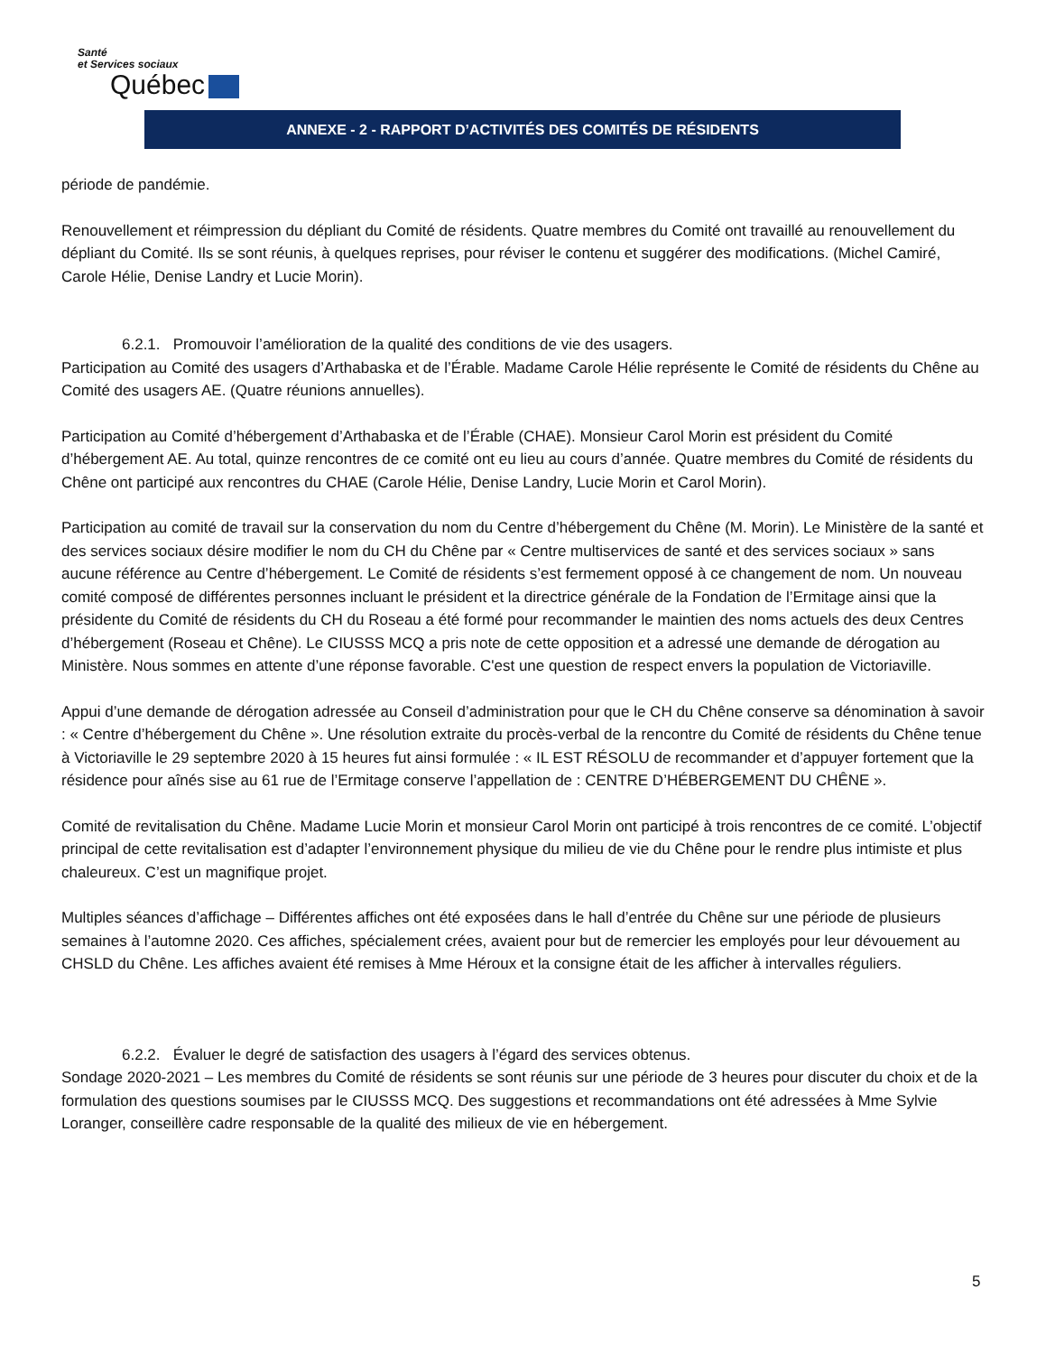Santé
et Services sociaux
Québec
ANNEXE - 2 - RAPPORT D’ACTIVITÉS DES COMITÉS DE RÉSIDENTS
période de pandémie.
Renouvellement et réimpression du dépliant du Comité de résidents. Quatre membres du Comité ont travaillé au renouvellement du dépliant du Comité. Ils se sont réunis, à quelques reprises, pour réviser le contenu et suggérer des modifications. (Michel Camiré, Carole Hélie, Denise Landry et Lucie Morin).
6.2.1. Promouvoir l’amélioration de la qualité des conditions de vie des usagers.
Participation au Comité des usagers d’Arthabaska et de l’Érable. Madame Carole Hélie représente le Comité de résidents du Chêne au Comité des usagers AE. (Quatre réunions annuelles).
Participation au Comité d’hébergement d’Arthabaska et de l’Érable (CHAE). Monsieur Carol Morin est président du Comité d’hébergement AE. Au total, quinze rencontres de ce comité ont eu lieu au cours d’année. Quatre membres du Comité de résidents du Chêne ont participé aux rencontres du CHAE (Carole Hélie, Denise Landry, Lucie Morin et Carol Morin).
Participation au comité de travail sur la conservation du nom du Centre d’hébergement du Chêne (M. Morin). Le Ministère de la santé et des services sociaux désire modifier le nom du CH du Chêne par « Centre multiservices de santé et des services sociaux » sans aucune référence au Centre d’hébergement. Le Comité de résidents s’est fermement opposé à ce changement de nom. Un nouveau comité composé de différentes personnes incluant le président et la directrice générale de la Fondation de l’Ermitage ainsi que la présidente du Comité de résidents du CH du Roseau a été formé pour recommander le maintien des noms actuels des deux Centres d’hébergement (Roseau et Chêne). Le CIUSSS MCQ a pris note de cette opposition et a adressé une demande de dérogation au Ministère. Nous sommes en attente d’une réponse favorable. C'est une question de respect envers la population de Victoriaville.
Appui d’une demande de dérogation adressée au Conseil d’administration pour que le CH du Chêne conserve sa dénomination à savoir : « Centre d’hébergement du Chêne ». Une résolution extraite du procès-verbal de la rencontre du Comité de résidents du Chêne tenue à Victoriaville le 29 septembre 2020 à 15 heures fut ainsi formulée : « IL EST RÉSOLU de recommander et d’appuyer fortement que la résidence pour aînés sise au 61 rue de l’Ermitage conserve l’appellation de : CENTRE D’HÉBERGEMENT DU CHÊNE ».
Comité de revitalisation du Chêne. Madame Lucie Morin et monsieur Carol Morin ont participé à trois rencontres de ce comité. L’objectif principal de cette revitalisation est d’adapter l’environnement physique du milieu de vie du Chêne pour le rendre plus intimiste et plus chaleureux. C’est un magnifique projet.
Multiples séances d’affichage – Différentes affiches ont été exposées dans le hall d’entrée du Chêne sur une période de plusieurs semaines à l’automne 2020. Ces affiches, spécialement crées, avaient pour but de remercier les employés pour leur dévouement au CHSLD du Chêne. Les affiches avaient été remises à Mme Héroux et la consigne était de les afficher à intervalles réguliers.
6.2.2. Évaluer le degré de satisfaction des usagers à l’égard des services obtenus.
Sondage 2020-2021 – Les membres du Comité de résidents se sont réunis sur une période de 3 heures pour discuter du choix et de la formulation des questions soumises par le CIUSSS MCQ. Des suggestions et recommandations ont été adressées à Mme Sylvie Loranger, conseillère cadre responsable de la qualité des milieux de vie en hébergement.
5